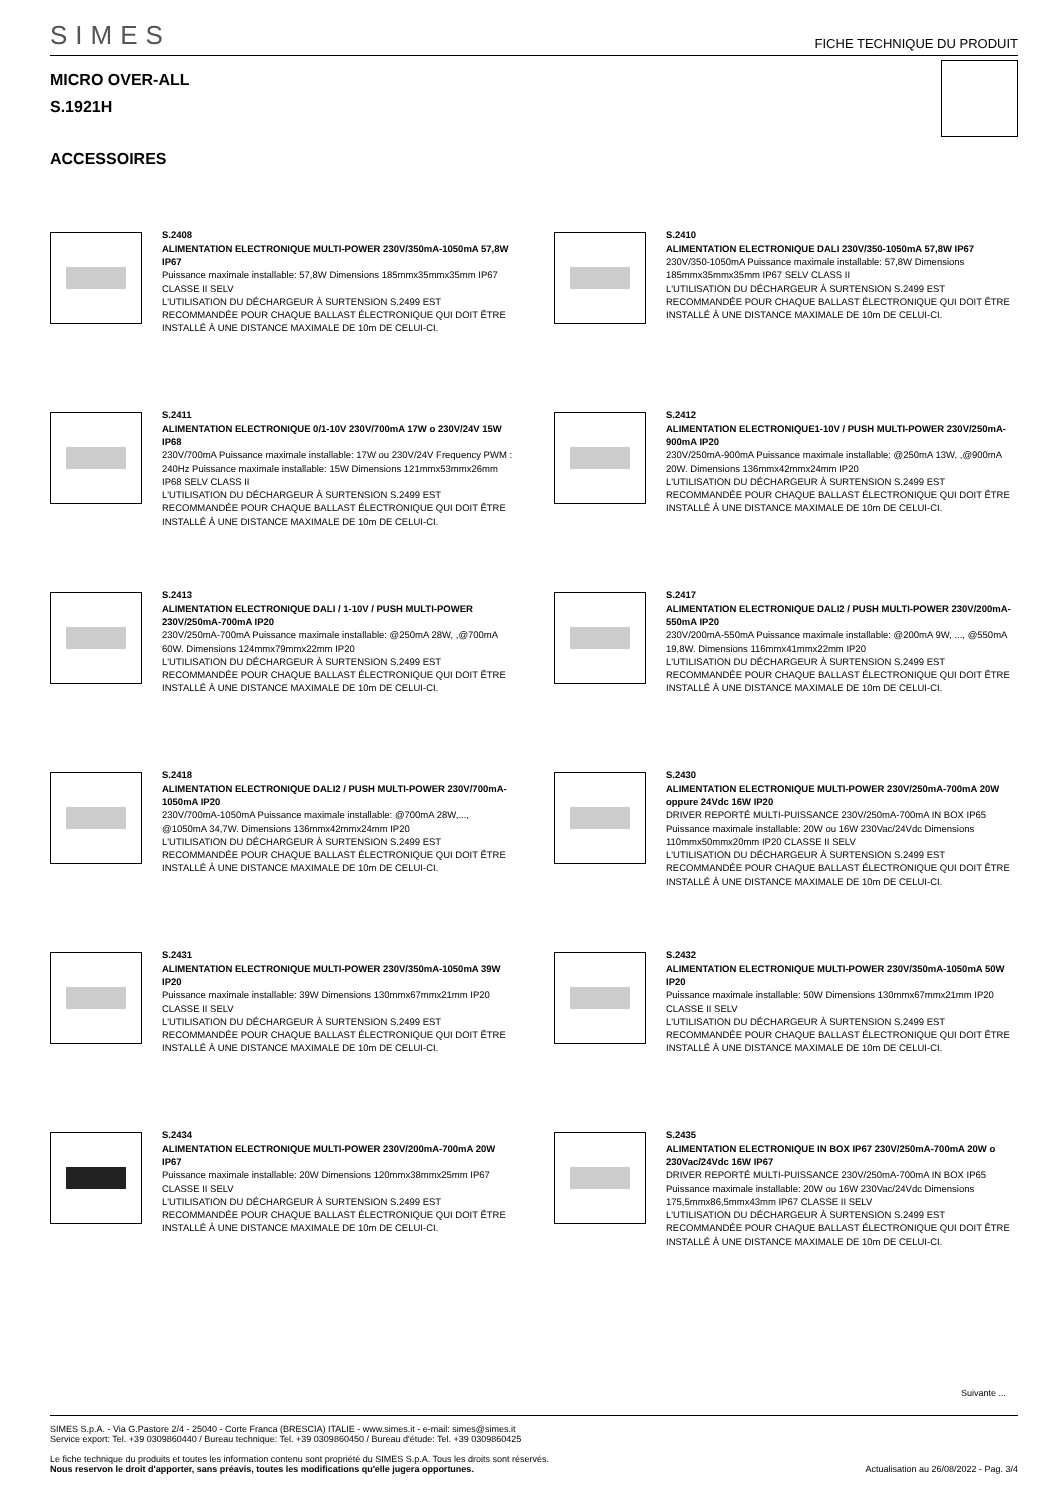SIMES FICHE TECHNIQUE DU PRODUIT
MICRO OVER-ALL
S.1921H
ACCESSOIRES
S.2408
ALIMENTATION ELECTRONIQUE MULTI-POWER 230V/350mA-1050mA 57,8W IP67
Puissance maximale installable: 57,8W Dimensions 185mmx35mmx35mm IP67 CLASSE II SELV
L'UTILISATION DU DÉCHARGEUR À SURTENSION S.2499 EST RECOMMANDÉE POUR CHAQUE BALLAST ÉLECTRONIQUE QUI DOIT ÊTRE INSTALLÉ À UNE DISTANCE MAXIMALE DE 10m DE CELUI-CI.
S.2410
ALIMENTATION ELECTRONIQUE DALI 230V/350-1050mA 57,8W IP67
230V/350-1050mA Puissance maximale installable: 57,8W Dimensions 185mmx35mmx35mm IP67 SELV CLASS II
L'UTILISATION DU DÉCHARGEUR À SURTENSION S.2499 EST RECOMMANDÉE POUR CHAQUE BALLAST ÉLECTRONIQUE QUI DOIT ÊTRE INSTALLÉ À UNE DISTANCE MAXIMALE DE 10m DE CELUI-CI.
S.2411
ALIMENTATION ELECTRONIQUE 0/1-10V 230V/700mA 17W o 230V/24V 15W IP68
230V/700mA Puissance maximale installable: 17W ou 230V/24V Frequency PWM : 240Hz Puissance maximale installable: 15W Dimensions 121mmx53mmx26mm IP68 SELV CLASS II
L'UTILISATION DU DÉCHARGEUR À SURTENSION S.2499 EST RECOMMANDÉE POUR CHAQUE BALLAST ÉLECTRONIQUE QUI DOIT ÊTRE INSTALLÉ À UNE DISTANCE MAXIMALE DE 10m DE CELUI-CI.
S.2412
ALIMENTATION ELECTRONIQUE1-10V / PUSH MULTI-POWER 230V/250mA-900mA IP20
230V/250mA-900mA Puissance maximale installable: @250mA 13W, ,@900mA 20W. Dimensions 136mmx42mmx24mm IP20
L'UTILISATION DU DÉCHARGEUR À SURTENSION S.2499 EST RECOMMANDÉE POUR CHAQUE BALLAST ÉLECTRONIQUE QUI DOIT ÊTRE INSTALLÉ À UNE DISTANCE MAXIMALE DE 10m DE CELUI-CI.
S.2413
ALIMENTATION ELECTRONIQUE DALI / 1-10V / PUSH MULTI-POWER 230V/250mA-700mA IP20
230V/250mA-700mA Puissance maximale installable: @250mA 28W, ,@700mA 60W. Dimensions 124mmx79mmx22mm IP20
L'UTILISATION DU DÉCHARGEUR À SURTENSION S.2499 EST RECOMMANDÉE POUR CHAQUE BALLAST ÉLECTRONIQUE QUI DOIT ÊTRE INSTALLÉ À UNE DISTANCE MAXIMALE DE 10m DE CELUI-CI.
S.2417
ALIMENTATION ELECTRONIQUE DALI2 / PUSH MULTI-POWER 230V/200mA-550mA IP20
230V/200mA-550mA Puissance maximale installable: @200mA 9W, ..., @550mA 19,8W. Dimensions 116mmx41mmx22mm IP20
L'UTILISATION DU DÉCHARGEUR À SURTENSION S.2499 EST RECOMMANDÉE POUR CHAQUE BALLAST ÉLECTRONIQUE QUI DOIT ÊTRE INSTALLÉ À UNE DISTANCE MAXIMALE DE 10m DE CELUI-CI.
S.2418
ALIMENTATION ELECTRONIQUE DALI2 / PUSH MULTI-POWER 230V/700mA-1050mA IP20
230V/700mA-1050mA Puissance maximale installable: @700mA 28W,..., @1050mA 34,7W. Dimensions 136mmx42mmx24mm IP20
L'UTILISATION DU DÉCHARGEUR À SURTENSION S.2499 EST RECOMMANDÉE POUR CHAQUE BALLAST ÉLECTRONIQUE QUI DOIT ÊTRE INSTALLÉ À UNE DISTANCE MAXIMALE DE 10m DE CELUI-CI.
S.2430
ALIMENTATION ELECTRONIQUE MULTI-POWER 230V/250mA-700mA 20W oppure 24Vdc 16W IP20
DRIVER REPORTÉ MULTI-PUISSANCE 230V/250mA-700mA IN BOX IP65 Puissance maximale installable: 20W ou 16W 230Vac/24Vdc Dimensions 110mmx50mmx20mm IP20 CLASSE II SELV
L'UTILISATION DU DÉCHARGEUR À SURTENSION S.2499 EST RECOMMANDÉE POUR CHAQUE BALLAST ÉLECTRONIQUE QUI DOIT ÊTRE INSTALLÉ À UNE DISTANCE MAXIMALE DE 10m DE CELUI-CI.
S.2431
ALIMENTATION ELECTRONIQUE MULTI-POWER 230V/350mA-1050mA 39W IP20
Puissance maximale installable: 39W Dimensions 130mmx67mmx21mm IP20 CLASSE II SELV
L'UTILISATION DU DÉCHARGEUR À SURTENSION S.2499 EST RECOMMANDÉE POUR CHAQUE BALLAST ÉLECTRONIQUE QUI DOIT ÊTRE INSTALLÉ À UNE DISTANCE MAXIMALE DE 10m DE CELUI-CI.
S.2432
ALIMENTATION ELECTRONIQUE MULTI-POWER 230V/350mA-1050mA 50W IP20
Puissance maximale installable: 50W Dimensions 130mmx67mmx21mm IP20 CLASSE II SELV
L'UTILISATION DU DÉCHARGEUR À SURTENSION S.2499 EST RECOMMANDÉE POUR CHAQUE BALLAST ÉLECTRONIQUE QUI DOIT ÊTRE INSTALLÉ À UNE DISTANCE MAXIMALE DE 10m DE CELUI-CI.
S.2434
ALIMENTATION ELECTRONIQUE MULTI-POWER 230V/200mA-700mA 20W IP67
Puissance maximale installable: 20W Dimensions 120mmx38mmx25mm IP67 CLASSE II SELV
L'UTILISATION DU DÉCHARGEUR À SURTENSION S.2499 EST RECOMMANDÉE POUR CHAQUE BALLAST ÉLECTRONIQUE QUI DOIT ÊTRE INSTALLÉ À UNE DISTANCE MAXIMALE DE 10m DE CELUI-CI.
S.2435
ALIMENTATION ELECTRONIQUE IN BOX IP67 230V/250mA-700mA 20W o 230Vac/24Vdc 16W IP67
DRIVER REPORTÉ MULTI-PUISSANCE 230V/250mA-700mA IN BOX IP65 Puissance maximale installable: 20W ou 16W 230Vac/24Vdc Dimensions 175,5mmx86,5mmx43mm IP67 CLASSE II SELV
L'UTILISATION DU DÉCHARGEUR À SURTENSION S.2499 EST RECOMMANDÉE POUR CHAQUE BALLAST ÉLECTRONIQUE QUI DOIT ÊTRE INSTALLÉ À UNE DISTANCE MAXIMALE DE 10m DE CELUI-CI.
Suivante ...
SIMES S.p.A. - Via G.Pastore 2/4 - 25040 - Corte Franca (BRESCIA) ITALIE - www.simes.it - e-mail: simes@simes.it
Service export: Tel. +39 0309860440 / Bureau technique: Tel. +39 0309860450 / Bureau d'étude: Tel. +39 0309860425
Le fiche technique du produits et toutes les information contenu sont propriété du SIMES S.p.A. Tous les droits sont réservés.
Nous reservon le droit d'apporter, sans préavis, toutes les modifications qu'elle jugera opportunes. Actualisation au 26/08/2022 - Pag. 3/4